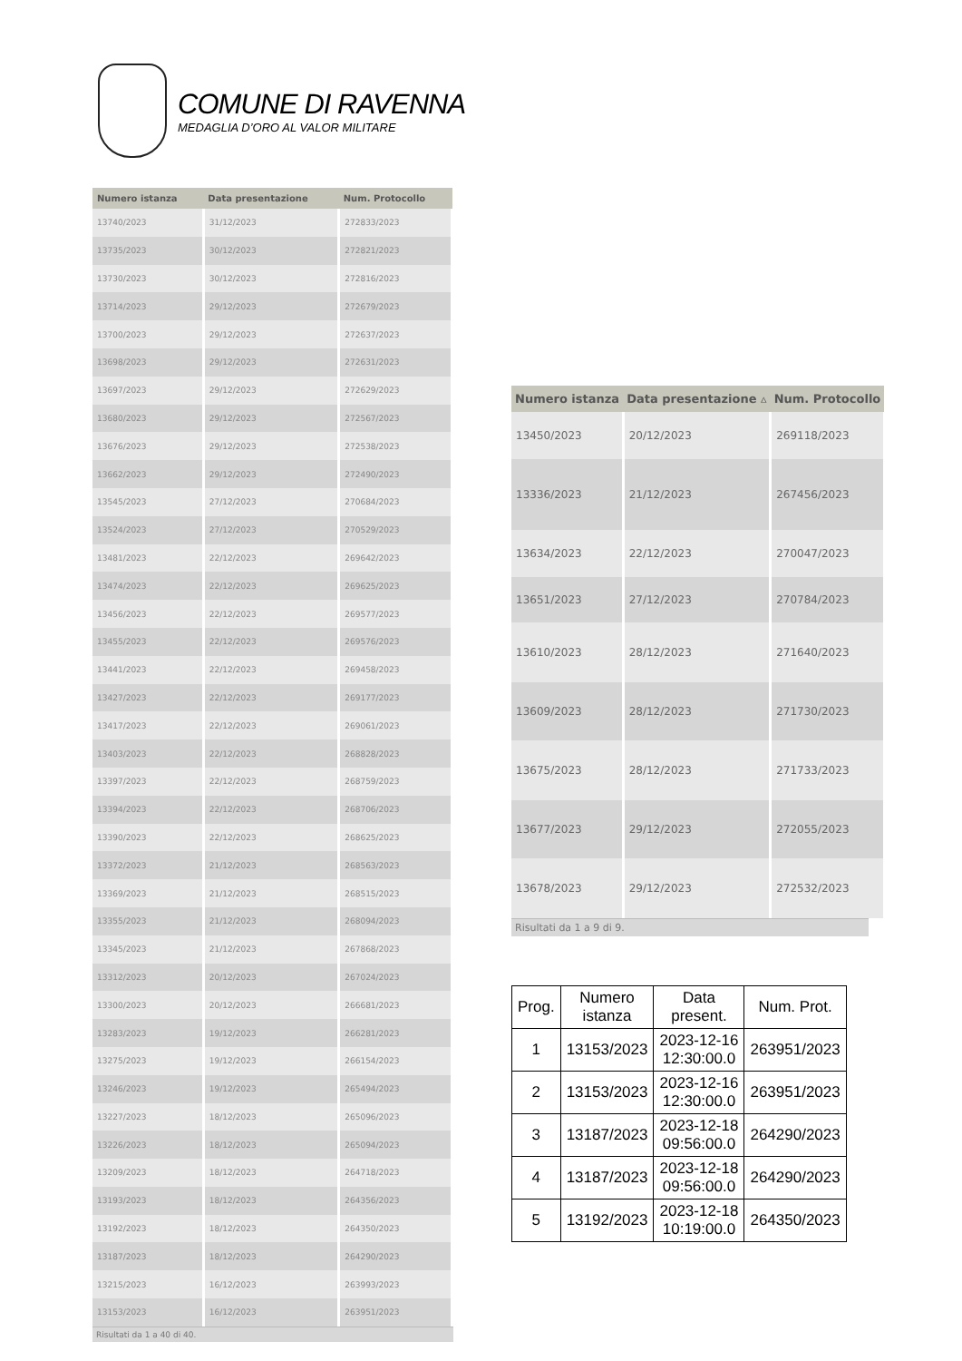COMUNE DI RAVENNA
MEDAGLIA D’ORO AL VALOR MILITARE
| Numero istanza | Data presentazione | Num. Protocollo |
| --- | --- | --- |
| 13740/2023 | 31/12/2023 | 272833/2023 |
| 13735/2023 | 30/12/2023 | 272821/2023 |
| 13730/2023 | 30/12/2023 | 272816/2023 |
| 13714/2023 | 29/12/2023 | 272679/2023 |
| 13700/2023 | 29/12/2023 | 272637/2023 |
| 13698/2023 | 29/12/2023 | 272631/2023 |
| 13697/2023 | 29/12/2023 | 272629/2023 |
| 13680/2023 | 29/12/2023 | 272567/2023 |
| 13676/2023 | 29/12/2023 | 272538/2023 |
| 13662/2023 | 29/12/2023 | 272490/2023 |
| 13545/2023 | 27/12/2023 | 270684/2023 |
| 13524/2023 | 27/12/2023 | 270529/2023 |
| 13481/2023 | 22/12/2023 | 269642/2023 |
| 13474/2023 | 22/12/2023 | 269625/2023 |
| 13456/2023 | 22/12/2023 | 269577/2023 |
| 13455/2023 | 22/12/2023 | 269576/2023 |
| 13441/2023 | 22/12/2023 | 269458/2023 |
| 13427/2023 | 22/12/2023 | 269177/2023 |
| 13417/2023 | 22/12/2023 | 269061/2023 |
| 13403/2023 | 22/12/2023 | 268828/2023 |
| 13397/2023 | 22/12/2023 | 268759/2023 |
| 13394/2023 | 22/12/2023 | 268706/2023 |
| 13390/2023 | 22/12/2023 | 268625/2023 |
| 13372/2023 | 21/12/2023 | 268563/2023 |
| 13369/2023 | 21/12/2023 | 268515/2023 |
| 13355/2023 | 21/12/2023 | 268094/2023 |
| 13345/2023 | 21/12/2023 | 267868/2023 |
| 13312/2023 | 20/12/2023 | 267024/2023 |
| 13300/2023 | 20/12/2023 | 266681/2023 |
| 13283/2023 | 19/12/2023 | 266281/2023 |
| 13275/2023 | 19/12/2023 | 266154/2023 |
| 13246/2023 | 19/12/2023 | 265494/2023 |
| 13227/2023 | 18/12/2023 | 265096/2023 |
| 13226/2023 | 18/12/2023 | 265094/2023 |
| 13209/2023 | 18/12/2023 | 264718/2023 |
| 13193/2023 | 18/12/2023 | 264356/2023 |
| 13192/2023 | 18/12/2023 | 264350/2023 |
| 13187/2023 | 18/12/2023 | 264290/2023 |
| 13215/2023 | 16/12/2023 | 263993/2023 |
| 13153/2023 | 16/12/2023 | 263951/2023 |
Risultati da 1 a 40 di 40.
| Numero istanza | Data presentazione ▵ | Num. Protocollo |
| --- | --- | --- |
| 13450/2023 | 20/12/2023 | 269118/2023 |
| 13336/2023 | 21/12/2023 | 267456/2023 |
| 13634/2023 | 22/12/2023 | 270047/2023 |
| 13651/2023 | 27/12/2023 | 270784/2023 |
| 13610/2023 | 28/12/2023 | 271640/2023 |
| 13609/2023 | 28/12/2023 | 271730/2023 |
| 13675/2023 | 28/12/2023 | 271733/2023 |
| 13677/2023 | 29/12/2023 | 272055/2023 |
| 13678/2023 | 29/12/2023 | 272532/2023 |
Risultati da 1 a 9 di 9.
| Prog. | Numero istanza | Data present. | Num. Prot. |
| --- | --- | --- | --- |
| 1 | 13153/2023 | 2023-12-16 12:30:00.0 | 263951/2023 |
| 2 | 13153/2023 | 2023-12-16 12:30:00.0 | 263951/2023 |
| 3 | 13187/2023 | 2023-12-18 09:56:00.0 | 264290/2023 |
| 4 | 13187/2023 | 2023-12-18 09:56:00.0 | 264290/2023 |
| 5 | 13192/2023 | 2023-12-18 10:19:00.0 | 264350/2023 |